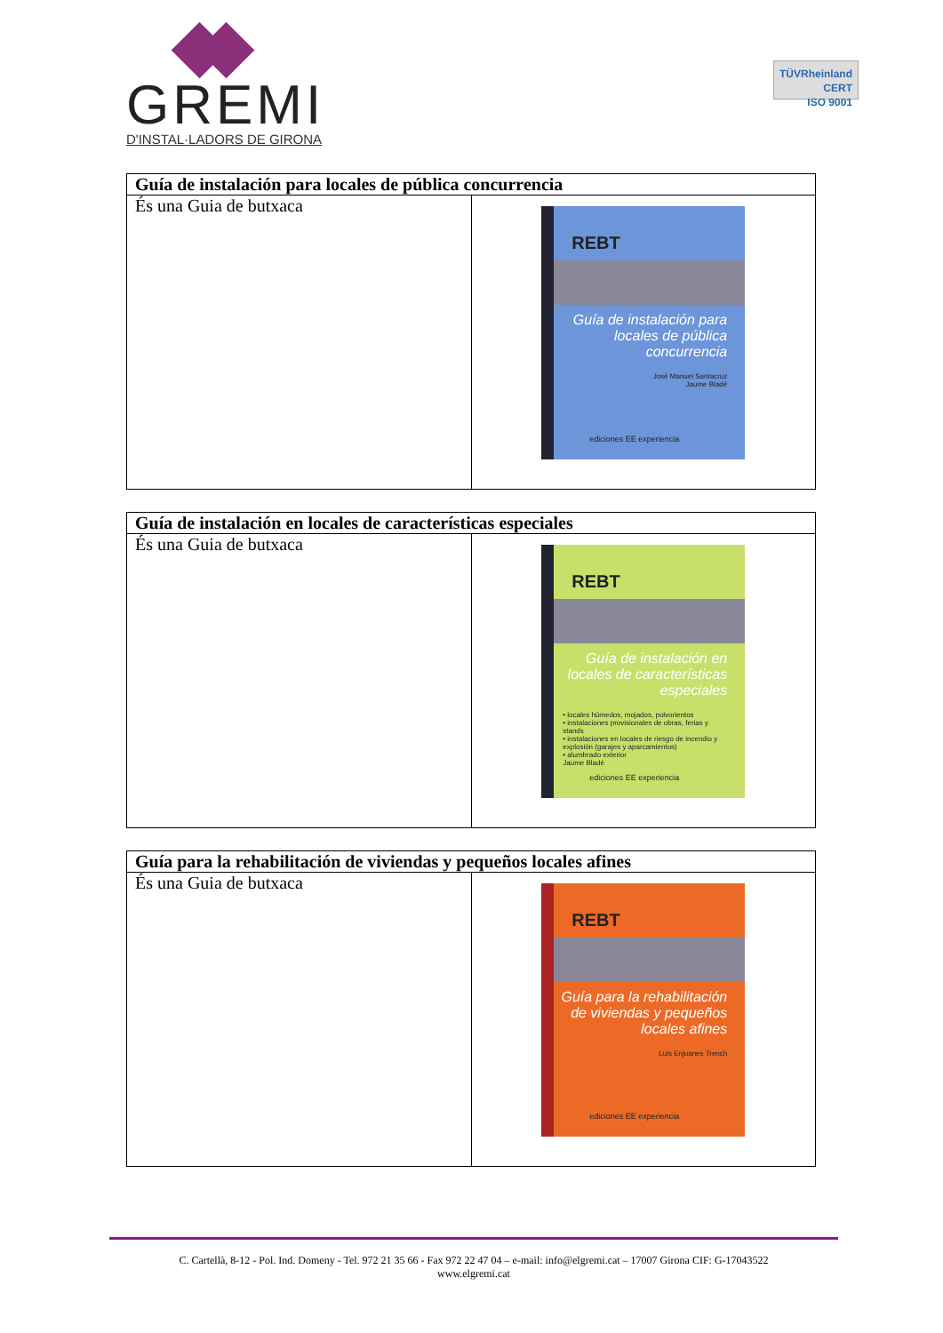GREMI
D'INSTAL·LADORS DE GIRONA
TÜVRheinland
CERT
ISO 9001
| Guía de instalación para locales de pública concurrencia | |
| --- | --- |
| És una Guia de butxaca | REBT Guía de instalación para locales de pública concurrencia José Manuel Santacruz Jaume Bladé ediciones EE experiencia |
| Guía de instalación en locales de características especiales | |
| --- | --- |
| És una Guia de butxaca | REBT Guía de instalación en locales de características especiales • locales húmedos, mojados, polvorientos • instalaciones provisionales de obras, ferias y stands • instalaciones en locales de riesgo de incendio y explosión (garajes y aparcamientos) • alumbrado exterior Jaume Bladé ediciones EE experiencia |
| Guía para la rehabilitación de viviendas y pequeños locales afines | |
| --- | --- |
| És una Guia de butxaca | REBT Guía para la rehabilitación de viviendas y pequeños locales afines Luis Enjuanes Trench ediciones EE experiencia |
C. Cartellà, 8-12 - Pol. Ind. Domeny - Tel. 972 21 35 66 - Fax 972 22 47 04 – e-mail: info@elgremi.cat – 17007 Girona CIF: G-17043522
www.elgremi.cat